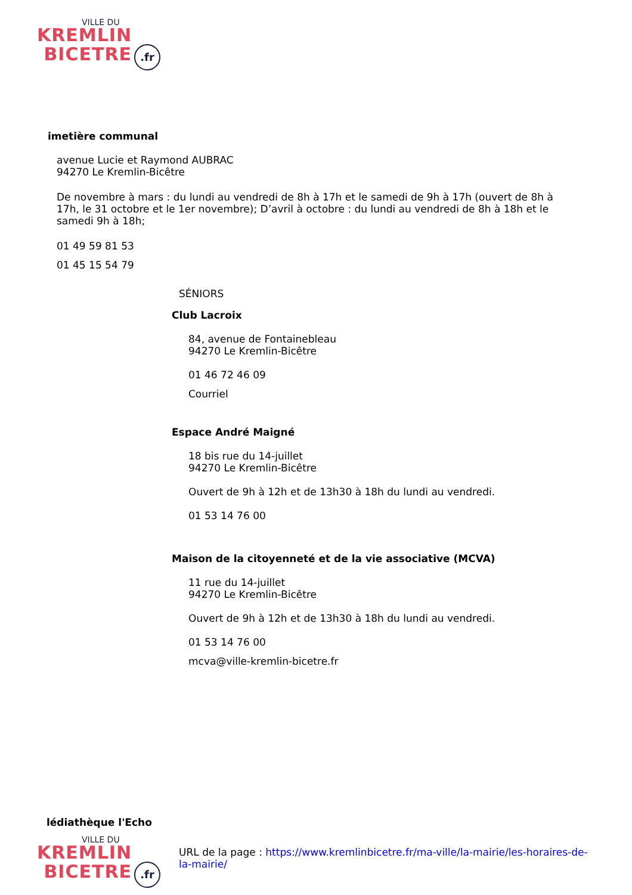VILLE DU
KREMLIN
BICETRE.fr
imetière communal
avenue Lucie et Raymond AUBRAC
94270 Le Kremlin-Bicêtre
De novembre à mars : du lundi au vendredi de 8h à 17h et le samedi de 9h à 17h (ouvert de 8h à 17h, le 31 octobre et le 1er novembre); D’avril à octobre : du lundi au vendredi de 8h à 18h et le samedi 9h à 18h;
01 49 59 81 53
01 45 15 54 79
SÉNIORS
Club Lacroix
84, avenue de Fontainebleau
94270 Le Kremlin-Bicêtre
01 46 72 46 09
Courriel
Espace André Maigné
18 bis rue du 14-juillet
94270 Le Kremlin-Bicêtre
Ouvert de 9h à 12h et de 13h30 à 18h du lundi au vendredi.
01 53 14 76 00
Maison de la citoyenneté et de la vie associative (MCVA)
11 rue du 14-juillet
94270 Le Kremlin-Bicêtre
Ouvert de 9h à 12h et de 13h30 à 18h du lundi au vendredi.
01 53 14 76 00
mcva@ville-kremlin-bicetre.fr
lédiathèque l'Echo
VILLE DU
KREMLIN
BICETRE.fr
URL de la page : https://www.kremlinbicetre.fr/ma-ville/la-mairie/les-horaires-de-la-mairie/